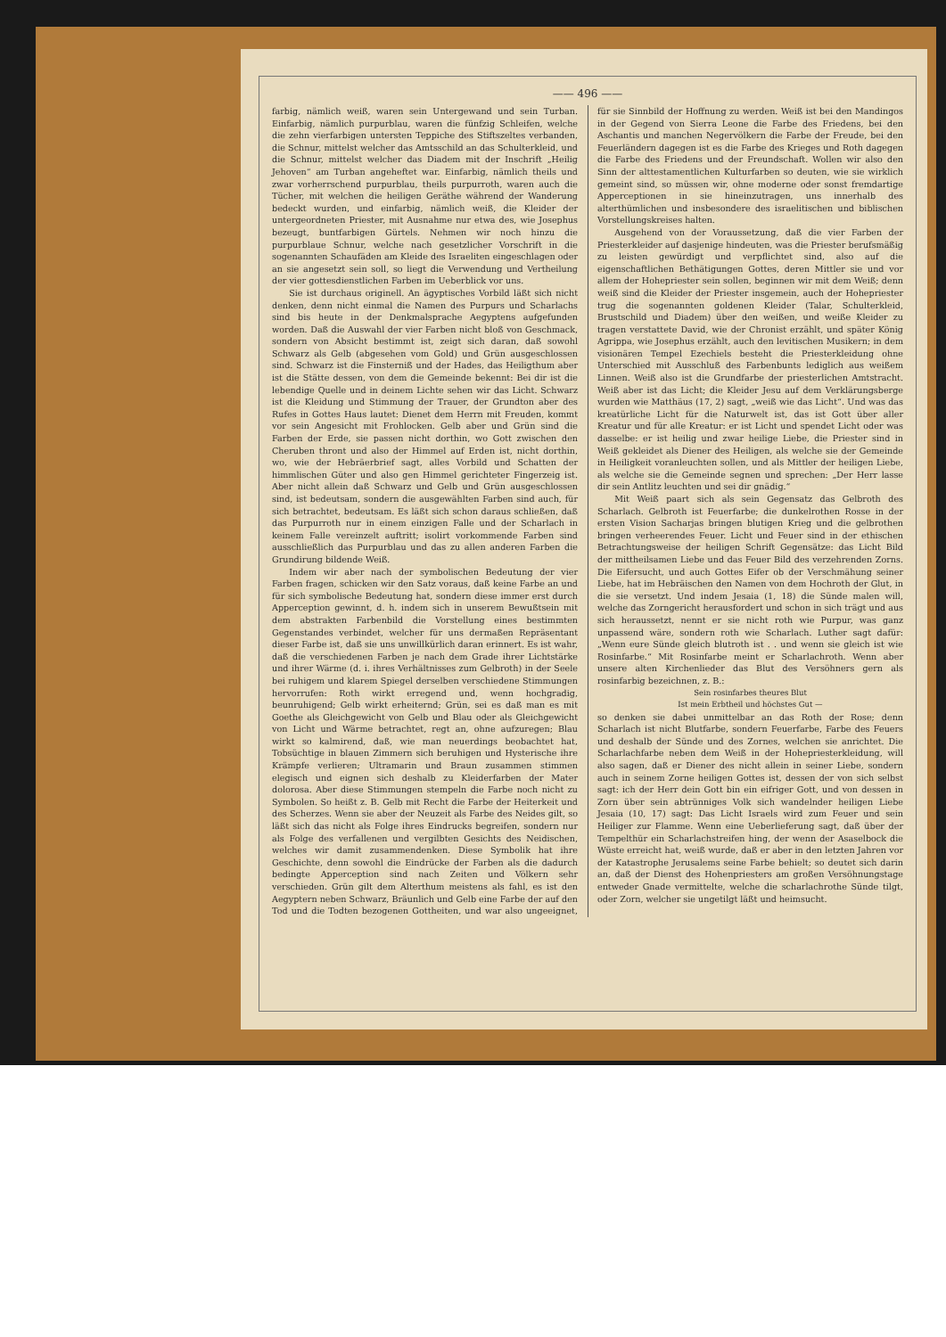—— 496 ——
farbig, nämlich weiß, waren sein Untergewand und sein Turban. Einfarbig, nämlich purpurblau, waren die fünfzig Schleifen, welche die zehn vierfarbigen untersten Teppiche des Stiftszeltes verbanden, die Schnur, mittelst welcher das Amtsschild an das Schulterkleid, und die Schnur, mittelst welcher das Diadem mit der Inschrift „Heilig Jehoven“ am Turban angeheftet war. Einfarbig, nämlich theils und zwar vorherrschend purpurblau, theils purpurroth, waren auch die Tücher, mit welchen die heiligen Geräthe während der Wanderung bedeckt wurden, und einfarbig, nämlich weiß, die Kleider der untergeordneten Priester, mit Ausnahme nur etwa des, wie Josephus bezeugt, buntfarbigen Gürtels. Nehmen wir noch hinzu die purpurblaue Schnur, welche nach gesetzlicher Vorschrift in die sogenannten Schaufäden am Kleide des Israeliten eingeschlagen oder an sie angesetzt sein soll, so liegt die Verwendung und Vertheilung der vier gottesdienstlichen Farben im Ueberblick vor uns.
Sie ist durchaus originell. An ägyptisches Vorbild läßt sich nicht denken, denn nicht einmal die Namen des Purpurs und Scharlachs sind bis heute in der Denkmalsprache Aegyptens aufgefunden worden. Daß die Auswahl der vier Farben nicht bloß von Geschmack, sondern von Absicht bestimmt ist, zeigt sich daran, daß sowohl Schwarz als Gelb (abgesehen vom Gold) und Grün ausgeschlossen sind. Schwarz ist die Finsterniß und der Hades, das Heiligthum aber ist die Stätte dessen, von dem die Gemeinde bekennt: Bei dir ist die lebendige Quelle und in deinem Lichte sehen wir das Licht. Schwarz ist die Kleidung und Stimmung der Trauer, der Grundton aber des Rufes in Gottes Haus lautet: Dienet dem Herrn mit Freuden, kommt vor sein Angesicht mit Frohlocken. Gelb aber und Grün sind die Farben der Erde, sie passen nicht dorthin, wo Gott zwischen den Cheruben thront und also der Himmel auf Erden ist, nicht dorthin, wo, wie der Hebräerbrief sagt, alles Vorbild und Schatten der himmlischen Güter und also gen Himmel gerichteter Fingerzeig ist. Aber nicht allein daß Schwarz und Gelb und Grün ausgeschlossen sind, ist bedeutsam, sondern die ausgewählten Farben sind auch, für sich betrachtet, bedeutsam. Es läßt sich schon daraus schließen, daß das Purpurroth nur in einem einzigen Falle und der Scharlach in keinem Falle vereinzelt auftritt; isolirt vorkommende Farben sind ausschließlich das Purpurblau und das zu allen anderen Farben die Grundirung bildende Weiß.
Indem wir aber nach der symbolischen Bedeutung der vier Farben fragen, schicken wir den Satz voraus, daß keine Farbe an und für sich symbolische Bedeutung hat, sondern diese immer erst durch Apperception gewinnt, d. h. indem sich in unserem Bewußtsein mit dem abstrakten Farbenbild die Vorstellung eines bestimmten Gegenstandes verbindet, welcher für uns dermaßen Repräsentant dieser Farbe ist, daß sie uns unwillkürlich daran erinnert. Es ist wahr, daß die verschiedenen Farben je nach dem Grade ihrer Lichtstärke und ihrer Wärme (d. i. ihres Verhältnisses zum Gelbroth) in der Seele bei ruhigem und klarem Spiegel derselben verschiedene Stimmungen hervorrufen: Roth wirkt erregend und, wenn hochgradig, beunruhigend; Gelb wirkt erheiternd; Grün, sei es daß man es mit Goethe als Gleichgewicht von Gelb und Blau oder als Gleichgewicht von Licht und Wärme betrachtet, regt an, ohne aufzuregen; Blau wirkt so kalmirend, daß, wie man neuerdings beobachtet hat, Tobsüchtige in blauen Zimmern sich beruhigen und Hysterische ihre Krämpfe verlieren; Ultramarin und Braun zusammen stimmen elegisch und eignen sich deshalb zu Kleiderfarben der Mater dolorosa. Aber diese Stimmungen stempeln die Farbe noch nicht zu Symbolen. So heißt z. B. Gelb mit Recht die Farbe der Heiterkeit und des Scherzes. Wenn sie aber der Neuzeit als Farbe des Neides gilt, so läßt sich das nicht als Folge ihres Eindrucks begreifen, sondern nur als Folge des verfallenen und vergilbten Gesichts des Neidischen, welches wir damit zusammendenken. Diese Symbolik hat ihre Geschichte, denn sowohl die Eindrücke der Farben als die dadurch bedingte Apperception sind nach Zeiten und Völkern sehr verschieden. Grün gilt dem Alterthum meistens als fahl, es ist den Aegyptern neben Schwarz, Bräunlich und Gelb eine Farbe der auf den Tod und die Todten bezogenen Gottheiten, und war also ungeeignet, für sie Sinnbild der Hoffnung zu werden. Weiß ist bei den Mandingos in der Gegend von Sierra Leone die Farbe des Friedens, bei den Aschantis und manchen Negervölkern die Farbe der Freude, bei den Feuerländern dagegen ist es die Farbe des Krieges und Roth dagegen die Farbe des Friedens und der Freundschaft. Wollen wir also den Sinn der alttestamentlichen Kulturfarben so deuten, wie sie wirklich gemeint sind, so müssen wir, ohne moderne oder sonst fremdartige Apperceptionen in sie hineinzutragen, uns innerhalb des alterthümlichen und insbesondere des israelitischen und biblischen Vorstellungskreises halten.
Ausgehend von der Voraussetzung, daß die vier Farben der Priesterkleider auf dasjenige hindeuten, was die Priester berufsmäßig zu leisten gewürdigt und verpflichtet sind, also auf die eigenschaftlichen Bethätigungen Gottes, deren Mittler sie und vor allem der Hohepriester sein sollen, beginnen wir mit dem Weiß; denn weiß sind die Kleider der Priester insgemein, auch der Hohepriester trug die sogenannten goldenen Kleider (Talar, Schulterkleid, Brustschild und Diadem) über den weißen, und weiße Kleider zu tragen verstattete David, wie der Chronist erzählt, und später König Agrippa, wie Josephus erzählt, auch den levitischen Musikern; in dem visionären Tempel Ezechiels besteht die Priesterkleidung ohne Unterschied mit Ausschluß des Farbenbunts lediglich aus weißem Linnen. Weiß also ist die Grundfarbe der priesterlichen Amtstracht. Weiß aber ist das Licht; die Kleider Jesu auf dem Verklärungsberge wurden wie Matthäus (17, 2) sagt, „weiß wie das Licht“. Und was das kreatürliche Licht für die Naturwelt ist, das ist Gott über aller Kreatur und für alle Kreatur: er ist Licht und spendet Licht oder was dasselbe: er ist heilig und zwar heilige Liebe, die Priester sind in Weiß gekleidet als Diener des Heiligen, als welche sie der Gemeinde in Heiligkeit voranleuchten sollen, und als Mittler der heiligen Liebe, als welche sie die Gemeinde segnen und sprechen: „Der Herr lasse dir sein Antlitz leuchten und sei dir gnädig.“
Mit Weiß paart sich als sein Gegensatz das Gelbroth des Scharlach. Gelbroth ist Feuerfarbe; die dunkelrothen Rosse in der ersten Vision Sacharjas bringen blutigen Krieg und die gelbrothen bringen verheerendes Feuer. Licht und Feuer sind in der ethischen Betrachtungsweise der heiligen Schrift Gegensätze: das Licht Bild der mittheilsamen Liebe und das Feuer Bild des verzehrenden Zorns. Die Eifersucht, und auch Gottes Eifer ob der Verschmähung seiner Liebe, hat im Hebräischen den Namen von dem Hochroth der Glut, in die sie versetzt. Und indem Jesaia (1, 18) die Sünde malen will, welche das Zorngericht herausfordert und schon in sich trägt und aus sich heraussetzt, nennt er sie nicht roth wie Purpur, was ganz unpassend wäre, sondern roth wie Scharlach. Luther sagt dafür: „Wenn eure Sünde gleich blutroth ist . . und wenn sie gleich ist wie Rosinfarbe.“ Mit Rosinfarbe meint er Scharlachroth. Wenn aber unsere alten Kirchenlieder das Blut des Versöhners gern als rosinfarbig bezeichnen, z. B.:
Sein rosinfarbes theures Blut
Ist mein Erbtheil und höchstes Gut —
so denken sie dabei unmittelbar an das Roth der Rose; denn Scharlach ist nicht Blutfarbe, sondern Feuerfarbe, Farbe des Feuers und deshalb der Sünde und des Zornes, welchen sie anrichtet. Die Scharlachfarbe neben dem Weiß in der Hohepriesterkleidung, will also sagen, daß er Diener des nicht allein in seiner Liebe, sondern auch in seinem Zorne heiligen Gottes ist, dessen der von sich selbst sagt: ich der Herr dein Gott bin ein eifriger Gott, und von dessen in Zorn über sein abtrünniges Volk sich wandelnder heiligen Liebe Jesaia (10, 17) sagt: Das Licht Israels wird zum Feuer und sein Heiliger zur Flamme. Wenn eine Ueberlieferung sagt, daß über der Tempelthür ein Scharlachstreifen hing, der wenn der Asaselbock die Wüste erreicht hat, weiß wurde, daß er aber in den letzten Jahren vor der Katastrophe Jerusalems seine Farbe behielt; so deutet sich darin an, daß der Dienst des Hohenpriesters am großen Versöhnungstage entweder Gnade vermittelte, welche die scharlachrothe Sünde tilgt, oder Zorn, welcher sie ungetilgt läßt und heimsucht.